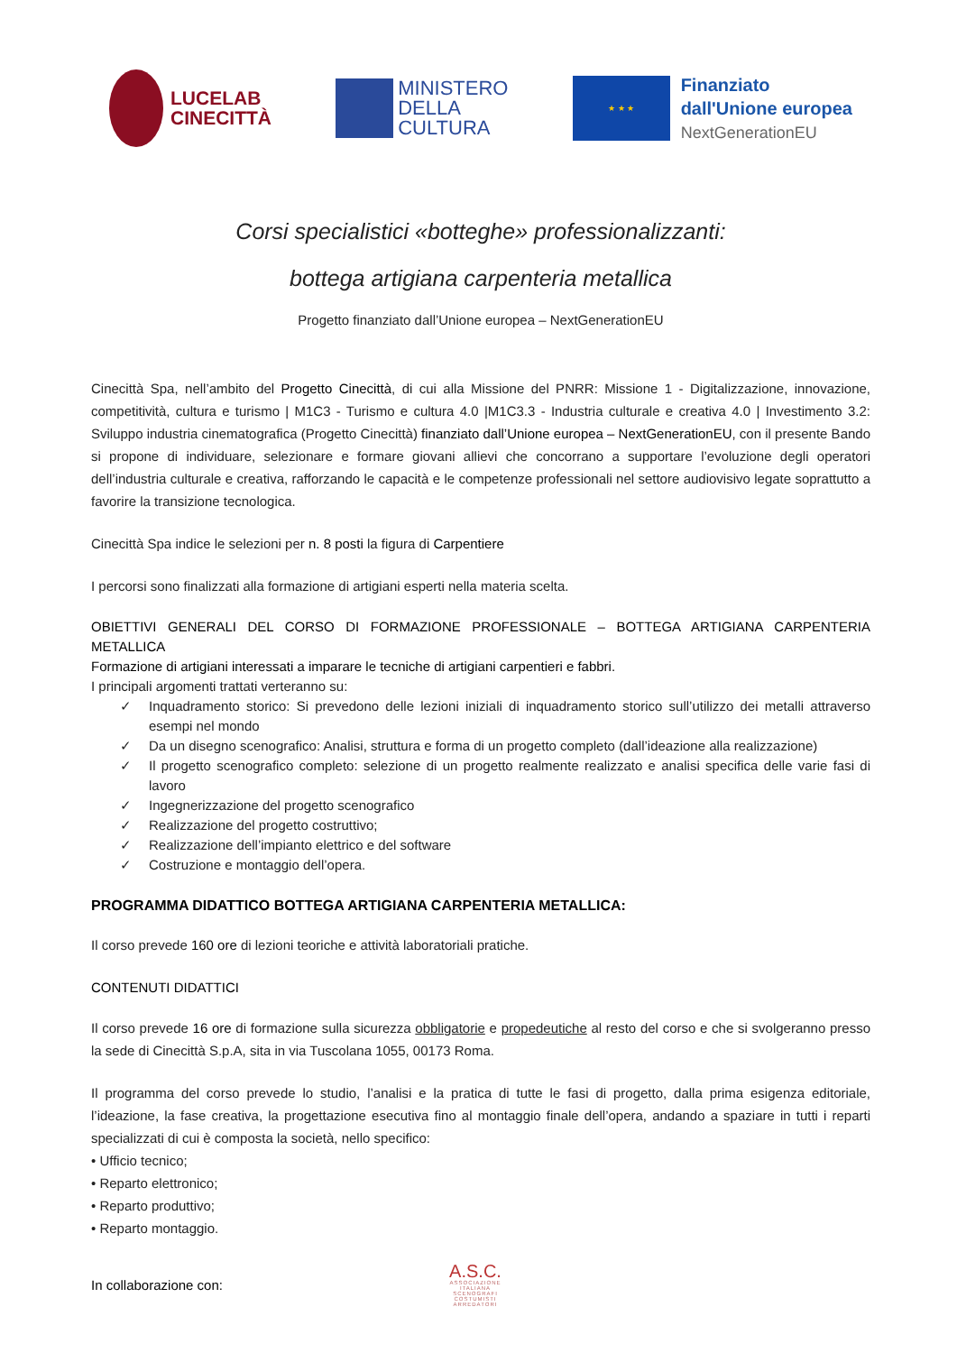LUCELAB
CINECITTÀ
MINISTERO
DELLA
CULTURA
★ ★ ★
Finanziato
dall'Unione europea
NextGenerationEU
Corsi specialistici «botteghe» professionalizzanti:
bottega artigiana carpenteria metallica
Progetto finanziato dall’Unione europea – NextGenerationEU
Cinecittà Spa, nell’ambito del Progetto Cinecittà, di cui alla Missione del PNRR: Missione 1 - Digitalizzazione, innovazione, competitività, cultura e turismo | M1C3 - Turismo e cultura 4.0 |M1C3.3 - Industria culturale e creativa 4.0 | Investimento 3.2: Sviluppo industria cinematografica (Progetto Cinecittà) finanziato dall’Unione europea – NextGenerationEU, con il presente Bando si propone di individuare, selezionare e formare giovani allievi che concorrano a supportare l’evoluzione degli operatori dell’industria culturale e creativa, rafforzando le capacità e le competenze professionali nel settore audiovisivo legate soprattutto a favorire la transizione tecnologica.
Cinecittà Spa indice le selezioni per n. 8 posti la figura di Carpentiere
I percorsi sono finalizzati alla formazione di artigiani esperti nella materia scelta.
OBIETTIVI GENERALI DEL CORSO DI FORMAZIONE PROFESSIONALE – BOTTEGA ARTIGIANA CARPENTERIA METALLICA
Formazione di artigiani interessati a imparare le tecniche di artigiani carpentieri e fabbri.
I principali argomenti trattati verteranno su:
✓ Inquadramento storico: Si prevedono delle lezioni iniziali di inquadramento storico sull’utilizzo dei metalli attraverso esempi nel mondo
✓ Da un disegno scenografico: Analisi, struttura e forma di un progetto completo (dall’ideazione alla realizzazione)
✓ Il progetto scenografico completo: selezione di un progetto realmente realizzato e analisi specifica delle varie fasi di lavoro
✓ Ingegnerizzazione del progetto scenografico
✓ Realizzazione del progetto costruttivo;
✓ Realizzazione dell’impianto elettrico e del software
✓ Costruzione e montaggio dell’opera.
PROGRAMMA DIDATTICO BOTTEGA ARTIGIANA CARPENTERIA METALLICA:
Il corso prevede 160 ore di lezioni teoriche e attività laboratoriali pratiche.
CONTENUTI DIDATTICI
Il corso prevede 16 ore di formazione sulla sicurezza obbligatorie e propedeutiche al resto del corso e che si svolgeranno presso la sede di Cinecittà S.p.A, sita in via Tuscolana 1055, 00173 Roma.
Il programma del corso prevede lo studio, l’analisi e la pratica di tutte le fasi di progetto, dalla prima esigenza editoriale, l’ideazione, la fase creativa, la progettazione esecutiva fino al montaggio finale dell’opera, andando a spaziare in tutti i reparti specializzati di cui è composta la società, nello specifico:
• Ufficio tecnico;
• Reparto elettronico;
• Reparto produttivo;
• Reparto montaggio.
In collaborazione con:
A.S.C.
ASSOCIAZIONE ITALIANA SCENOGRAFI COSTUMISTI ARREDATORI